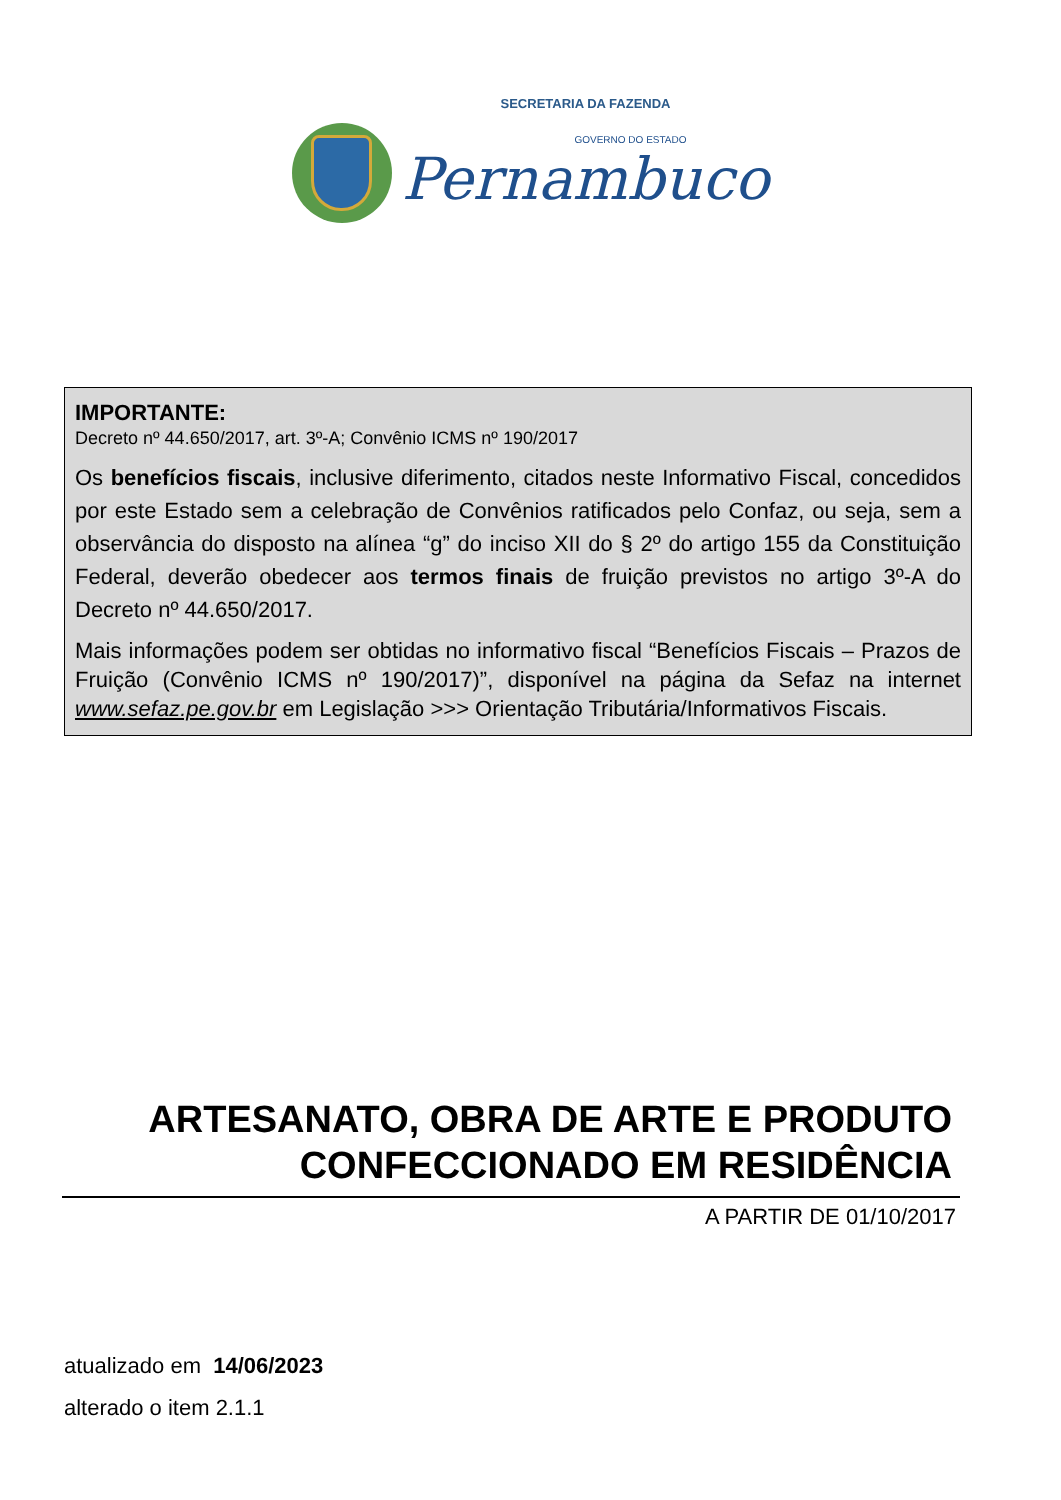SECRETARIA DA FAZENDA
GOVERNO DO ESTADO
Pernambuco
IMPORTANTE:
Decreto nº 44.650/2017, art. 3º-A; Convênio ICMS nº 190/2017
Os benefícios fiscais, inclusive diferimento, citados neste Informativo Fiscal, concedidos por este Estado sem a celebração de Convênios ratificados pelo Confaz, ou seja, sem a observância do disposto na alínea “g” do inciso XII do § 2º do artigo 155 da Constituição Federal, deverão obedecer aos termos finais de fruição previstos no artigo 3º-A do Decreto nº 44.650/2017.
Mais informações podem ser obtidas no informativo fiscal “Benefícios Fiscais – Prazos de Fruição (Convênio ICMS nº 190/2017)”, disponível na página da Sefaz na internet www.sefaz.pe.gov.br em Legislação >>> Orientação Tributária/Informativos Fiscais.
ARTESANATO, OBRA DE ARTE E PRODUTO
CONFECCIONADO EM RESIDÊNCIA
A PARTIR DE 01/10/2017
atualizado em 14/06/2023
alterado o item 2.1.1